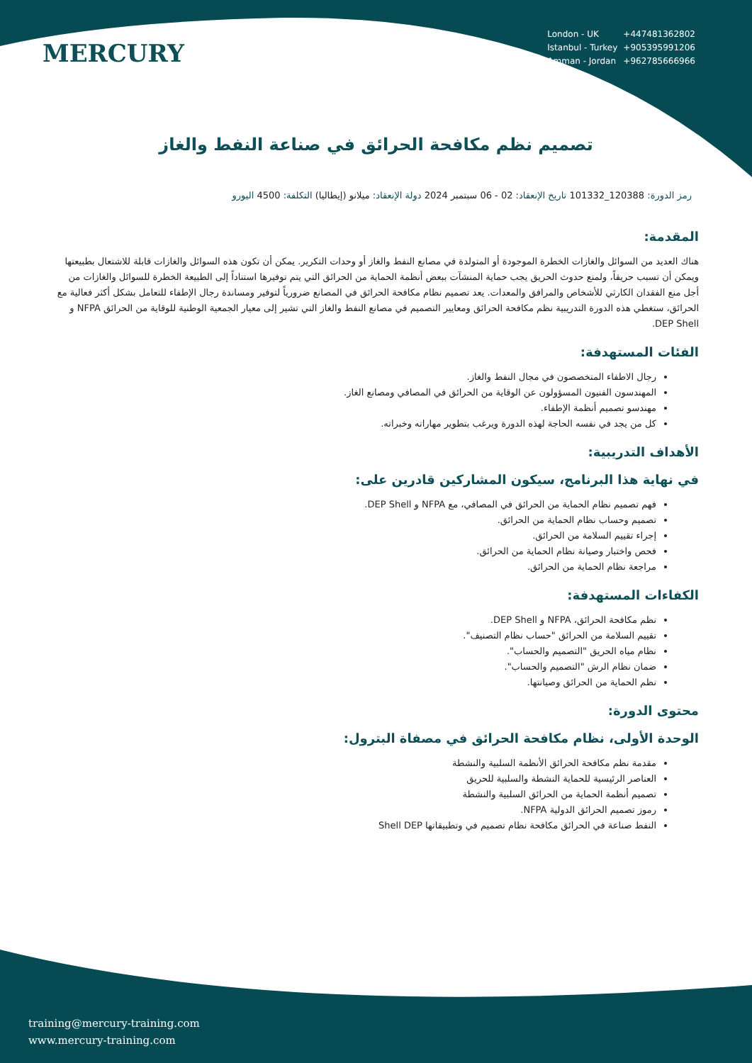MERCURY
| London - UK | +447481362802 |
| Istanbul - Turkey | +905395991206 |
| Amman - Jordan | +962785666966 |
تصميم نظم مكافحة الحرائق في صناعة النفط والغاز
رمز الدورة: 120388_101332 تاريخ الإنعقاد: 02 - 06 سبتمبر 2024 دولة الإنعقاد: ميلانو (إيطاليا) التكلفة: 4500 اليورو
المقدمة:
هناك العديد من السوائل والغازات الخطرة الموجودة أو المتولدة في مصانع النفط والغاز أو وحدات التكرير. يمكن أن تكون هذه السوائل والغازات قابلة للاشتعال بطبيعتها ويمكن أن تسبب حريقاً، ولمنع حدوث الحريق يجب حماية المنشآت ببعض أنظمة الحماية من الحرائق التي يتم توفيرها استناداً إلى الطبيعة الخطرة للسوائل والغازات من أجل منع الفقدان الكارثي للأشخاص والمرافق والمعدات. يعد تصميم نظام مكافحة الحرائق في المصانع ضرورياً لتوفير ومساندة رجال الإطفاء للتعامل بشكل أكثر فعالية مع الحرائق، ستغطي هذه الدورة التدريبية نظم مكافحة الحرائق ومعايير التصميم في مصانع النفط والغاز التي تشير إلى معيار الجمعية الوطنية للوقاية من الحرائق NFPA و DEP Shell.
الفئات المستهدفة:
رجال الاطفاء المتخصصون في مجال النفط والغاز.
المهندسون الفنيون المسؤولون عن الوقاية من الحرائق في المصافي ومصانع الغاز.
مهندسو تصميم أنظمة الإطفاء.
كل من يجد في نفسه الحاجة لهذه الدورة ويرغب بتطوير مهاراته وخبراته.
الأهداف التدريبية:
في نهاية هذا البرنامج، سيكون المشاركين قادرين على:
فهم تصميم نظام الحماية من الحرائق في المصافي، مع NFPA و DEP Shell.
تصميم وحساب نظام الحماية من الحرائق.
إجراء تقييم السلامة من الحرائق.
فحص واختبار وصيانة نظام الحماية من الحرائق.
مراجعة نظام الحماية من الحرائق.
الكفاءات المستهدفة:
نظم مكافحة الحرائق، NFPA و DEP Shell.
تقييم السلامة من الحرائق "حساب نظام التصنيف".
نظام مياه الحريق "التصميم والحساب".
ضمان نظام الرش "التصميم والحساب".
نظم الحماية من الحرائق وصيانتها.
محتوى الدورة:
الوحدة الأولى، نظام مكافحة الحرائق في مصفاة البترول:
مقدمة نظم مكافحة الحرائق الأنظمة السلبية والنشطة
العناصر الرئيسية للحماية النشطة والسلبية للحريق
تصميم أنظمة الحماية من الحرائق السلبية والنشطة
رموز تصميم الحرائق الدولية NFPA.
النفط صناعة في الحرائق مكافحة نظام تصميم في وتطبيقاتها Shell DEP
training@mercury-training.com
www.mercury-training.com